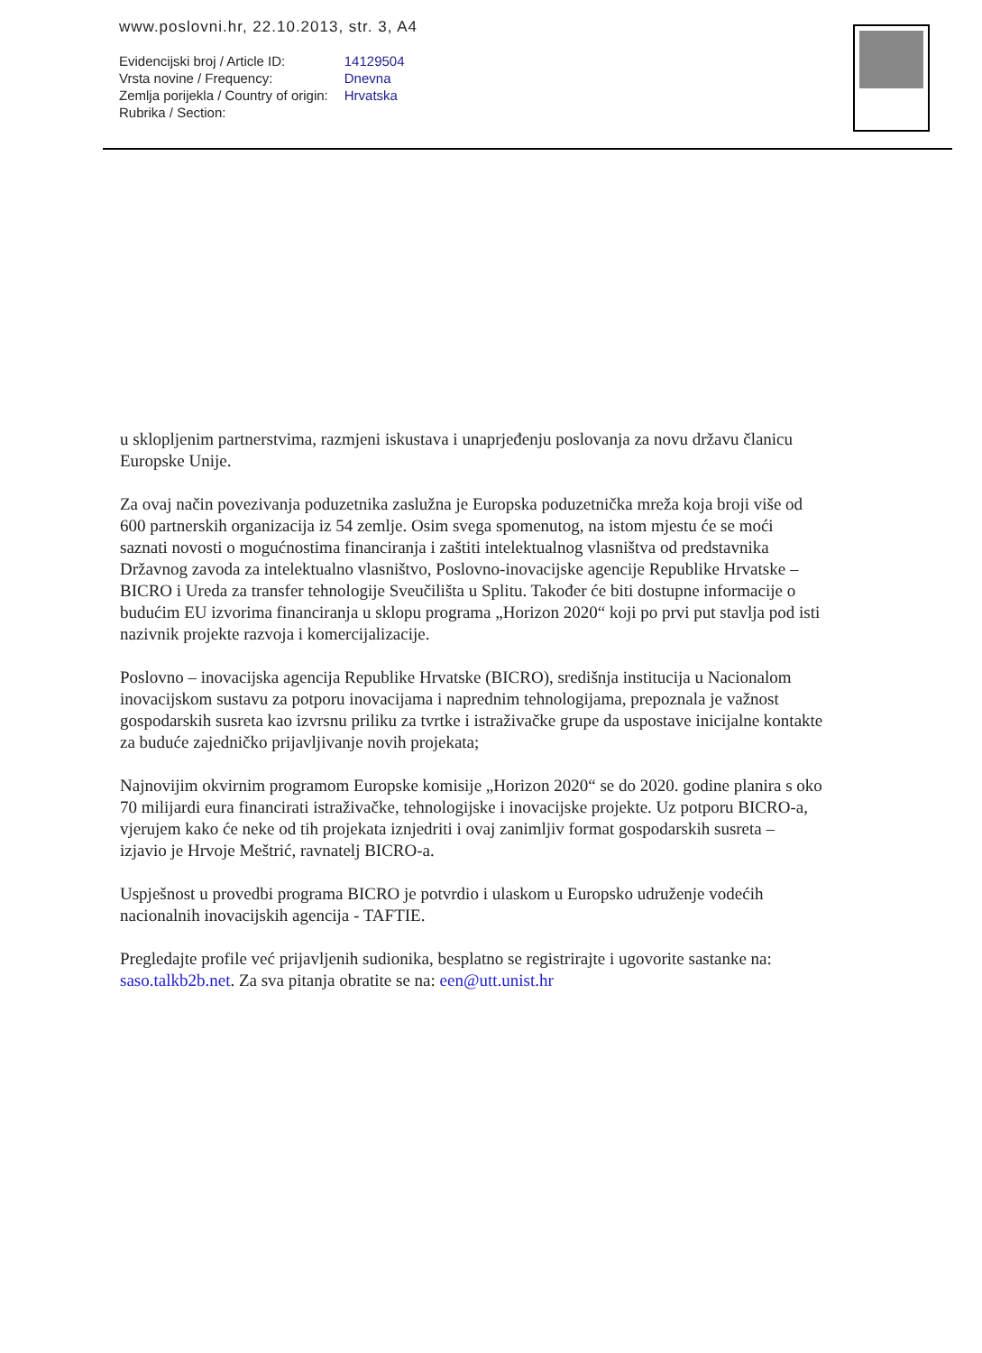www.poslovni.hr, 22.10.2013, str. 3, A4
| Evidencijski broj / Article ID: | 14129504 |
| Vrsta novine / Frequency: | Dnevna |
| Zemlja porijekla / Country of origin: | Hrvatska |
| Rubrika / Section: | |
u sklopljenim partnerstvima, razmjeni iskustava i unaprjeđenju poslovanja za novu državu članicu Europske Unije.
Za ovaj način povezivanja poduzetnika zaslužna je Europska poduzetnička mreža koja broji više od 600 partnerskih organizacija iz 54 zemlje. Osim svega spomenutog, na istom mjestu će se moći saznati novosti o mogućnostima financiranja i zaštiti intelektualnog vlasništva od predstavnika Državnog zavoda za intelektualno vlasništvo, Poslovno-inovacijske agencije Republike Hrvatske – BICRO i Ureda za transfer tehnologije Sveučilišta u Splitu. Također će biti dostupne informacije o budućim EU izvorima financiranja u sklopu programa „Horizon 2020“ koji po prvi put stavlja pod isti nazivnik projekte razvoja i komercijalizacije.
Poslovno – inovacijska agencija Republike Hrvatske (BICRO), središnja institucija u Nacionalom inovacijskom sustavu za potporu inovacijama i naprednim tehnologijama, prepoznala je važnost gospodarskih susreta kao izvrsnu priliku za tvrtke i istraživačke grupe da uspostave inicijalne kontakte za buduće zajedničko prijavljivanje novih projekata;
Najnovijim okvirnim programom Europske komisije „Horizon 2020“ se do 2020. godine planira s oko 70 milijardi eura financirati istraživačke, tehnologijske i inovacijske projekte. Uz potporu BICRO-a, vjerujem kako će neke od tih projekata iznjedriti i ovaj zanimljiv format gospodarskih susreta – izjavio je Hrvoje Meštrić, ravnatelj BICRO-a.
Uspješnost u provedbi programa BICRO je potvrdio i ulaskom u Europsko udruženje vodećih nacionalnih inovacijskih agencija - TAFTIE.
Pregledajte profile već prijavljenih sudionika, besplatno se registrirajte i ugovorite sastanke na: saso.talkb2b.net. Za sva pitanja obratite se na: een@utt.unist.hr